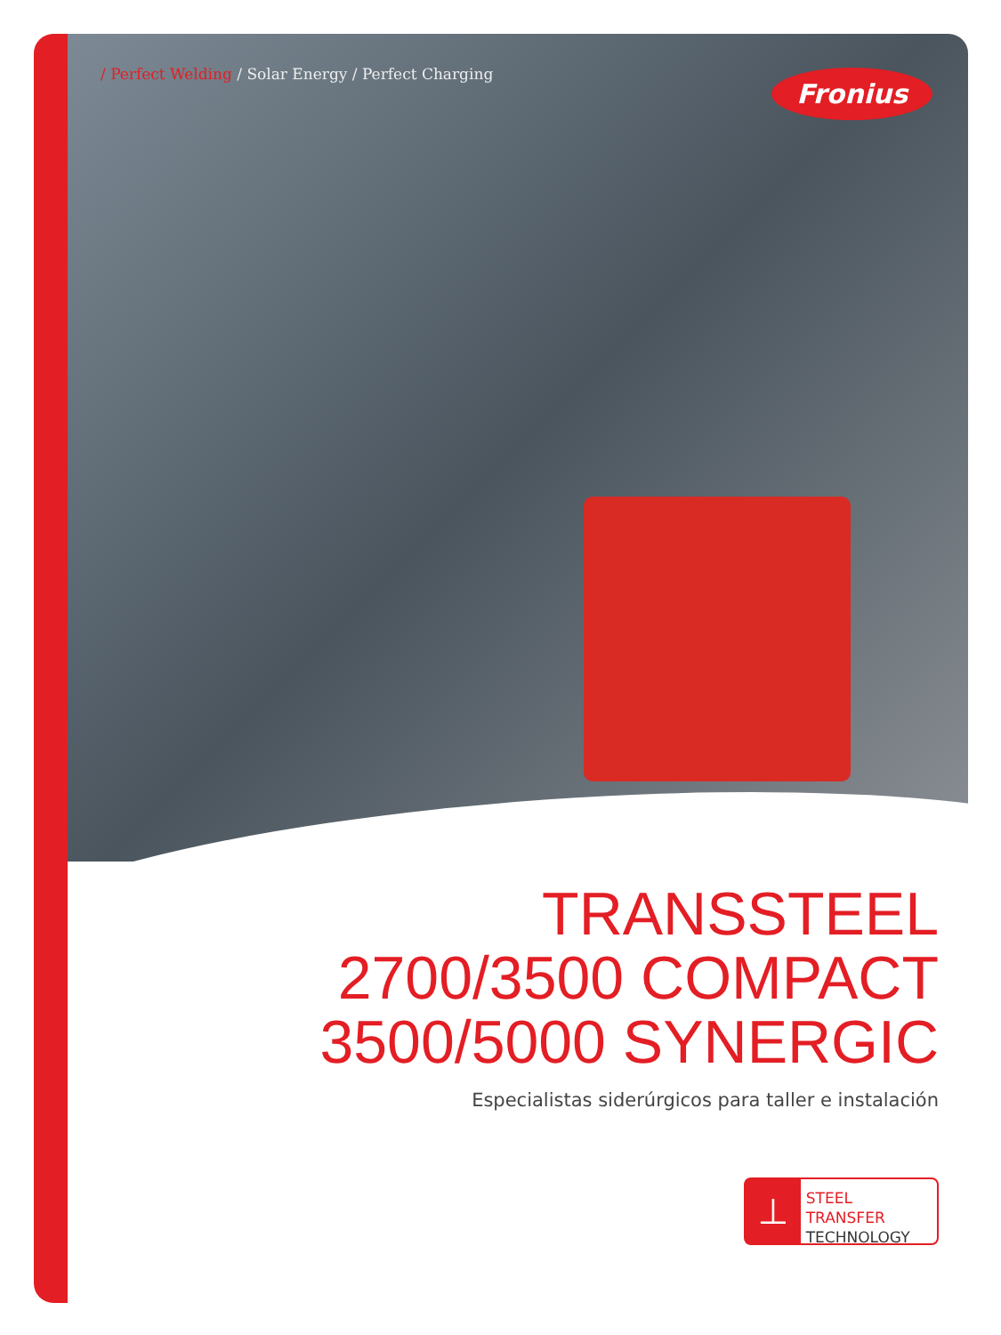/ Perfect Welding / Solar Energy / Perfect Charging
Fronius
TRANSSTEEL
2700/3500 COMPACT
3500/5000 SYNERGIC
Especialistas siderúrgicos para taller e instalación
⊥
STEEL TRANSFER
TECHNOLOGY